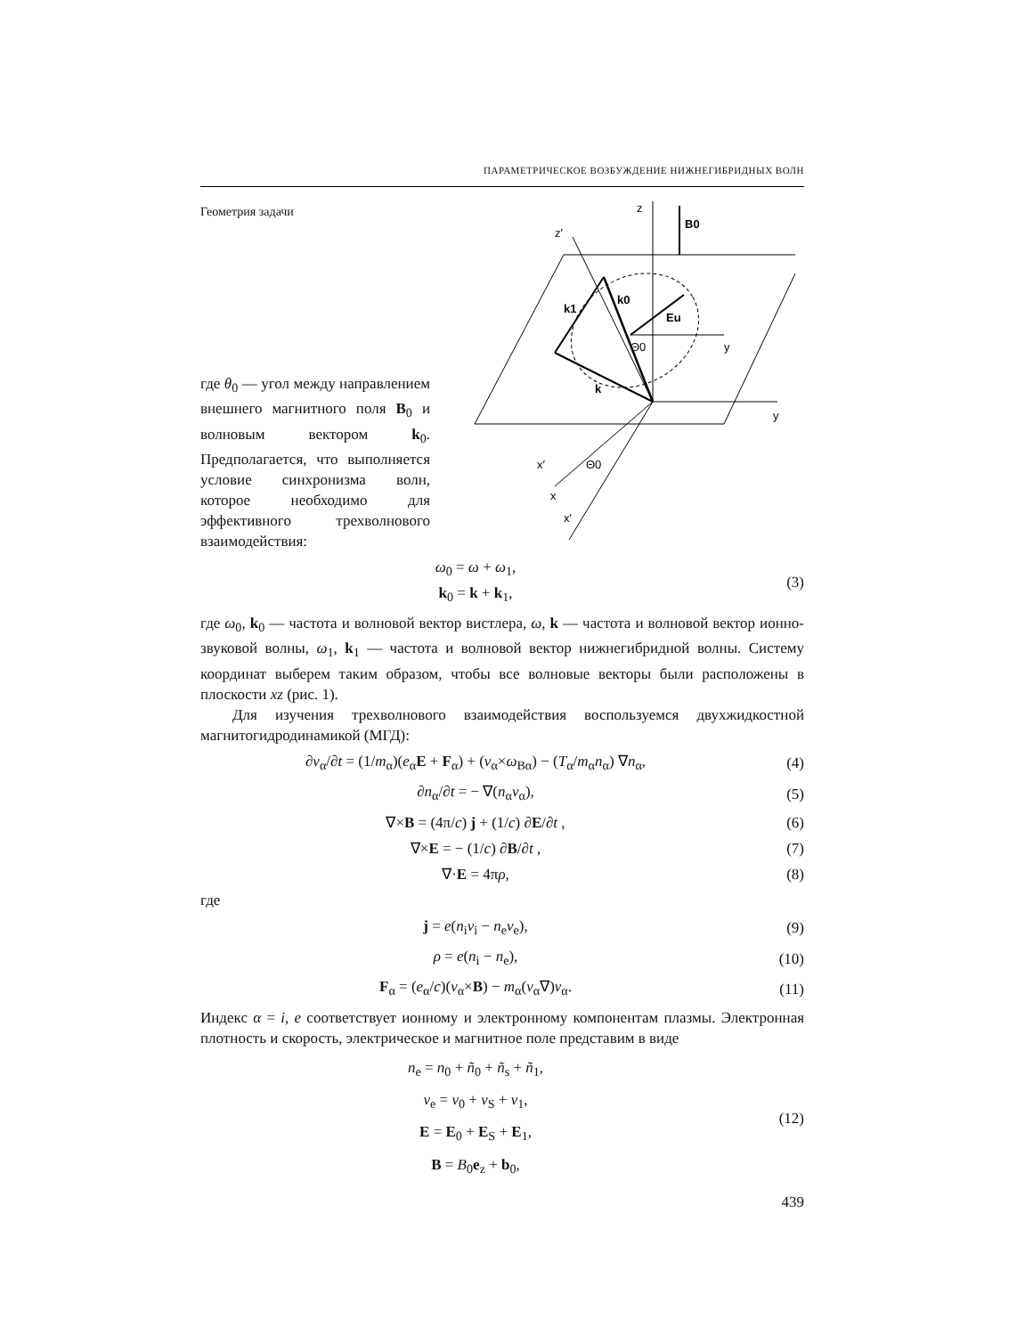ПАРАМЕТРИЧЕСКОЕ ВОЗБУЖДЕНИЕ НИЖНЕГИБРИДНЫХ ВОЛН
Геометрия задачи
где θ<sub>0</sub> — угол между направлением внешнего магнитного поля B<sub>0</sub> и волновым вектором k<sub>0</sub>. Предполагается, что выполняется условие синхронизма волн, которое необходимо для эффективного трехволнового взаимодействия:
z
B0
y
y
x
x′
z′
k0
k
k1
Eu
Θ0
Θ0
x′
ω<sub>0</sub> = ω + ω<sub>1</sub>,
k<sub>0</sub> = k + k<sub>1</sub>,
(3)
где ω<sub>0</sub>, k<sub>0</sub> — частота и волновой вектор вистлера, ω, k — частота и волновой вектор ионно-звуковой волны, ω<sub>1</sub>, k<sub>1</sub> — частота и волновой вектор нижнегибридной волны. Систему координат выберем таким образом, чтобы все волновые векторы были расположены в плоскости xz (рис. 1).
Для изучения трехволнового взаимодействия воспользуемся двухжидкостной магнитогидродинамикой (МГД):
∂v<sub>α</sub>/∂t = (1/m<sub>α</sub>)(e<sub>α</sub>E + F<sub>α</sub>) + (v<sub>α</sub>×ω<sub>Bα</sub>) − (T<sub>α</sub>/m<sub>α</sub>n<sub>α</sub>) ∇n<sub>α</sub>,
(4)
∂n<sub>α</sub>/∂t = − ∇(n<sub>α</sub>v<sub>α</sub>), (5)
∇×B = (4π/c) j + (1/c) ∂E/∂t , (6)
∇×E = − (1/c) ∂B/∂t , (7)
∇·E = 4πρ, (8)
где
j = e(n<sub>i</sub>v<sub>i</sub> − n<sub>e</sub>v<sub>e</sub>), (9)
ρ = e(n<sub>i</sub> − n<sub>e</sub>), (10)
F<sub>α</sub> = (e<sub>α</sub>/c)(v<sub>α</sub>×B) − m<sub>α</sub>(v<sub>α</sub>∇)v<sub>α</sub>. (11)
Индекс α = i, e соответствует ионному и электронному компонентам плазмы. Электронная плотность и скорость, электрическое и магнитное поле представим в виде
n<sub>e</sub> = n<sub>0</sub> + ñ<sub>0</sub> + ñ<sub>s</sub> + ñ<sub>1</sub>,
v<sub>e</sub> = v<sub>0</sub> + v<sub>S</sub> + v<sub>1</sub>,
E = E<sub>0</sub> + E<sub>S</sub> + E<sub>1</sub>,
B = B<sub>0</sub>e<sub>z</sub> + b<sub>0</sub>,
(12)
439